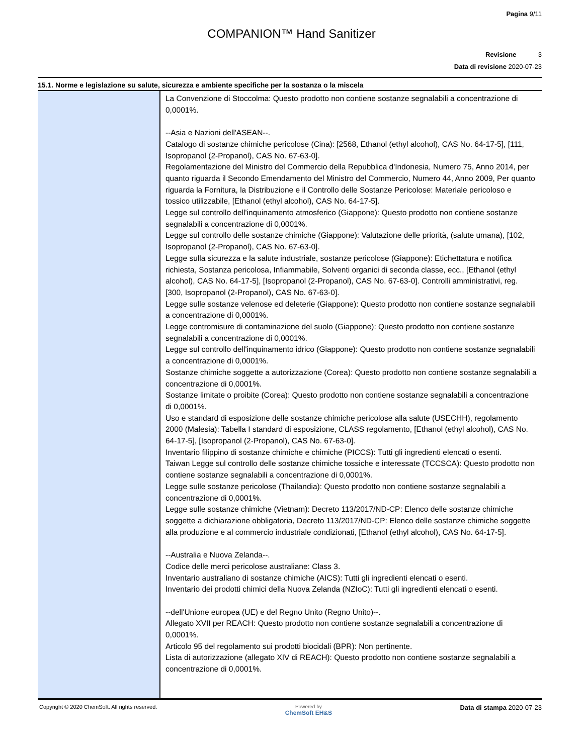Pagina 9/11
COMPANION™ Hand Sanitizer
Revisione 3
Data di revisione 2020-07-23
15.1. Norme e legislazione su salute, sicurezza e ambiente specifiche per la sostanza o la miscela
La Convenzione di Stoccolma: Questo prodotto non contiene sostanze segnalabili a concentrazione di 0,0001%.
--Asia e Nazioni dell'ASEAN--.
Catalogo di sostanze chimiche pericolose (Cina): [2568, Ethanol (ethyl alcohol), CAS No. 64-17-5], [111, Isopropanol (2-Propanol), CAS No. 67-63-0].
Regolamentazione del Ministro del Commercio della Repubblica d'Indonesia, Numero 75, Anno 2014, per quanto riguarda il Secondo Emendamento del Ministro del Commercio, Numero 44, Anno 2009, Per quanto riguarda la Fornitura, la Distribuzione e il Controllo delle Sostanze Pericolose: Materiale pericoloso e tossico utilizzabile, [Ethanol (ethyl alcohol), CAS No. 64-17-5].
Legge sul controllo dell'inquinamento atmosferico (Giappone): Questo prodotto non contiene sostanze segnalabili a concentrazione di 0,0001%.
Legge sul controllo delle sostanze chimiche (Giappone): Valutazione delle priorità, (salute umana), [102, Isopropanol (2-Propanol), CAS No. 67-63-0].
Legge sulla sicurezza e la salute industriale, sostanze pericolose (Giappone): Etichettatura e notifica richiesta, Sostanza pericolosa, Infiammabile, Solventi organici di seconda classe, ecc., [Ethanol (ethyl alcohol), CAS No. 64-17-5], [Isopropanol (2-Propanol), CAS No. 67-63-0]. Controlli amministrativi, reg. [300, Isopropanol (2-Propanol), CAS No. 67-63-0].
Legge sulle sostanze velenose ed deleterie (Giappone): Questo prodotto non contiene sostanze segnalabili a concentrazione di 0,0001%.
Legge contromisure di contaminazione del suolo (Giappone): Questo prodotto non contiene sostanze segnalabili a concentrazione di 0,0001%.
Legge sul controllo dell'inquinamento idrico (Giappone): Questo prodotto non contiene sostanze segnalabili a concentrazione di 0,0001%.
Sostanze chimiche soggette a autorizzazione (Corea): Questo prodotto non contiene sostanze segnalabili a concentrazione di 0,0001%.
Sostanze limitate o proibite (Corea): Questo prodotto non contiene sostanze segnalabili a concentrazione di 0,0001%.
Uso e standard di esposizione delle sostanze chimiche pericolose alla salute (USECHH), regolamento 2000 (Malesia): Tabella I standard di esposizione, CLASS regolamento, [Ethanol (ethyl alcohol), CAS No. 64-17-5], [Isopropanol (2-Propanol), CAS No. 67-63-0].
Inventario filippino di sostanze chimiche e chimiche (PICCS): Tutti gli ingredienti elencati o esenti.
Taiwan Legge sul controllo delle sostanze chimiche tossiche e interessate (TCCSCA): Questo prodotto non contiene sostanze segnalabili a concentrazione di 0,0001%.
Legge sulle sostanze pericolose (Thailandia): Questo prodotto non contiene sostanze segnalabili a concentrazione di 0,0001%.
Legge sulle sostanze chimiche (Vietnam): Decreto 113/2017/ND-CP: Elenco delle sostanze chimiche soggette a dichiarazione obbligatoria, Decreto 113/2017/ND-CP: Elenco delle sostanze chimiche soggette alla produzione e al commercio industriale condizionati, [Ethanol (ethyl alcohol), CAS No. 64-17-5].
--Australia e Nuova Zelanda--.
Codice delle merci pericolose australiane: Class 3.
Inventario australiano di sostanze chimiche (AICS): Tutti gli ingredienti elencati o esenti.
Inventario dei prodotti chimici della Nuova Zelanda (NZIoC): Tutti gli ingredienti elencati o esenti.
--dell'Unione europea (UE) e del Regno Unito (Regno Unito)--.
Allegato XVII per REACH: Questo prodotto non contiene sostanze segnalabili a concentrazione di 0,0001%.
Articolo 95 del regolamento sui prodotti biocidali (BPR): Non pertinente.
Lista di autorizzazione (allegato XIV di REACH): Questo prodotto non contiene sostanze segnalabili a concentrazione di 0,0001%.
Copyright © 2020 ChemSoft. All rights reserved.
Powered by
ChemSoft EH&S
Data di stampa 2020-07-23